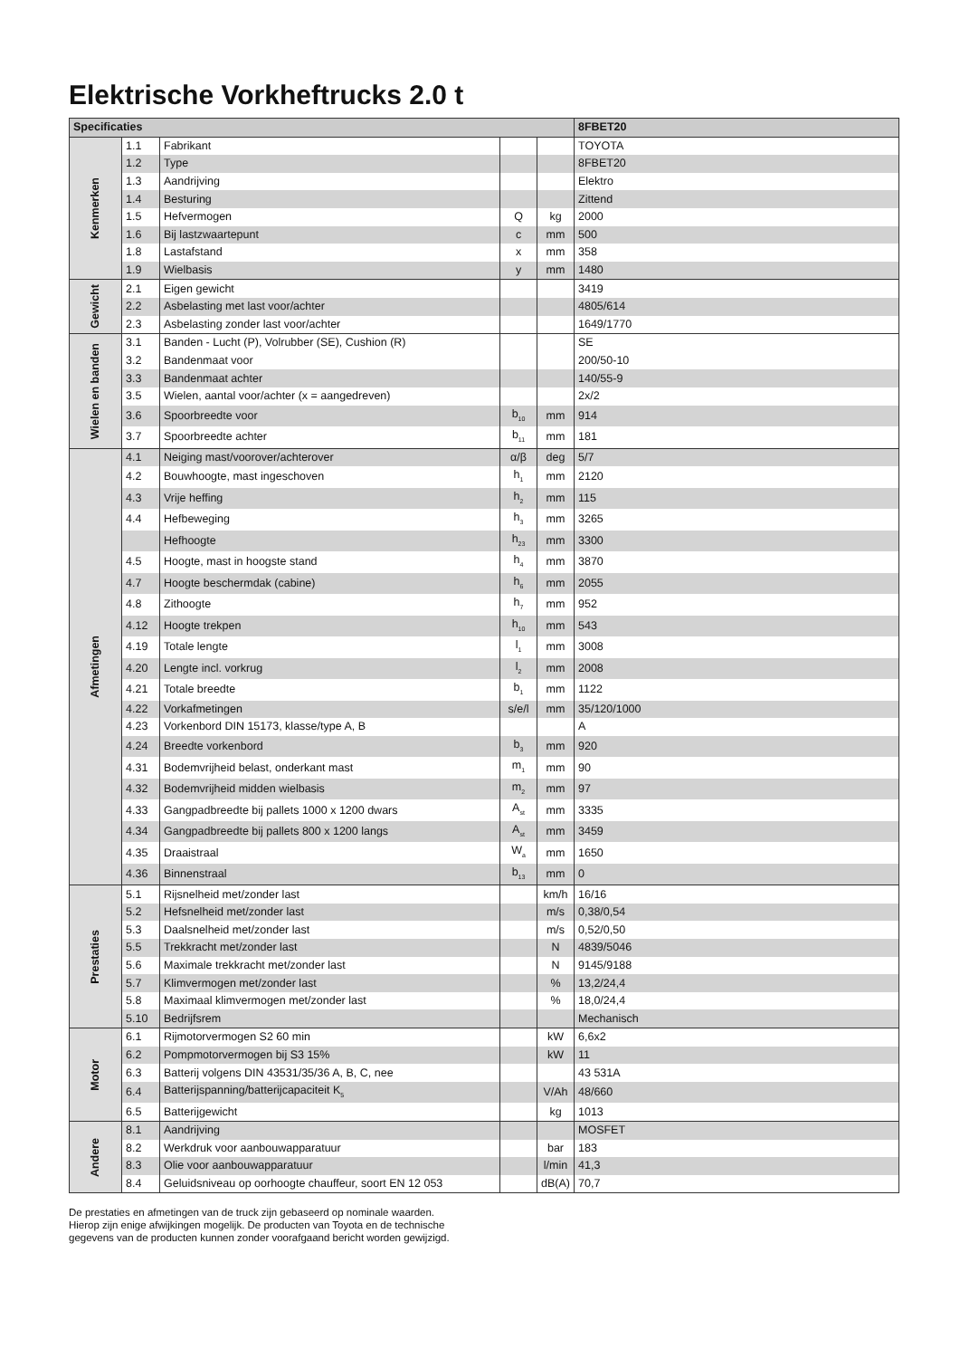Elektrische Vorkheftrucks 2.0 t
| Specificaties | | | | | 8FBET20 |
| --- | --- | --- | --- | --- | --- |
| Kenmerken | 1.1 | Fabrikant | | | TOYOTA |
| | 1.2 | Type | | | 8FBET20 |
| | 1.3 | Aandrijving | | | Elektro |
| | 1.4 | Besturing | | | Zittend |
| | 1.5 | Hefvermogen | Q | kg | 2000 |
| | 1.6 | Bij lastzwaartepunt | c | mm | 500 |
| | 1.8 | Lastafstand | x | mm | 358 |
| | 1.9 | Wielbasis | y | mm | 1480 |
| Gewicht | 2.1 | Eigen gewicht | | | 3419 |
| | 2.2 | Asbelasting met last voor/achter | | | 4805/614 |
| | 2.3 | Asbelasting zonder last voor/achter | | | 1649/1770 |
| Wielen en banden | 3.1 | Banden - Lucht (P), Volrubber (SE), Cushion (R) | | | SE |
| | 3.2 | Bandenmaat voor | | | 200/50-10 |
| | 3.3 | Bandenmaat achter | | | 140/55-9 |
| | 3.5 | Wielen, aantal voor/achter (x = aangedreven) | | | 2x/2 |
| | 3.6 | Spoorbreedte voor | b<sub>10</sub> | mm | 914 |
| | 3.7 | Spoorbreedte achter | b<sub>11</sub> | mm | 181 |
| Afmetingen | 4.1 | Neiging mast/voorover/achterover | α/β | deg | 5/7 |
| | 4.2 | Bouwhoogte, mast ingeschoven | h<sub>1</sub> | mm | 2120 |
| | 4.3 | Vrije heffing | h<sub>2</sub> | mm | 115 |
| | 4.4 | Hefbeweging | h<sub>3</sub> | mm | 3265 |
| | | Hefhoogte | h<sub>23</sub> | mm | 3300 |
| | 4.5 | Hoogte, mast in hoogste stand | h<sub>4</sub> | mm | 3870 |
| | 4.7 | Hoogte beschermdak (cabine) | h<sub>6</sub> | mm | 2055 |
| | 4.8 | Zithoogte | h<sub>7</sub> | mm | 952 |
| | 4.12 | Hoogte trekpen | h<sub>10</sub> | mm | 543 |
| | 4.19 | Totale lengte | l<sub>1</sub> | mm | 3008 |
| | 4.20 | Lengte incl. vorkrug | l<sub>2</sub> | mm | 2008 |
| | 4.21 | Totale breedte | b<sub>1</sub> | mm | 1122 |
| | 4.22 | Vorkafmetingen | s/e/l | mm | 35/120/1000 |
| | 4.23 | Vorkenbord DIN 15173, klasse/type A, B | | | A |
| | 4.24 | Breedte vorkenbord | b<sub>3</sub> | mm | 920 |
| | 4.31 | Bodemvrijheid belast, onderkant mast | m<sub>1</sub> | mm | 90 |
| | 4.32 | Bodemvrijheid midden wielbasis | m<sub>2</sub> | mm | 97 |
| | 4.33 | Gangpadbreedte bij pallets 1000 x 1200 dwars | A<sub>st</sub> | mm | 3335 |
| | 4.34 | Gangpadbreedte bij pallets 800 x 1200 langs | A<sub>st</sub> | mm | 3459 |
| | 4.35 | Draaistraal | W<sub>a</sub> | mm | 1650 |
| | 4.36 | Binnenstraal | b<sub>13</sub> | mm | 0 |
| Prestaties | 5.1 | Rijsnelheid met/zonder last | | km/h | 16/16 |
| | 5.2 | Hefsnelheid met/zonder last | | m/s | 0,38/0,54 |
| | 5.3 | Daalsnelheid met/zonder last | | m/s | 0,52/0,50 |
| | 5.5 | Trekkracht met/zonder last | | N | 4839/5046 |
| | 5.6 | Maximale trekkracht met/zonder last | | N | 9145/9188 |
| | 5.7 | Klimvermogen met/zonder last | | % | 13,2/24,4 |
| | 5.8 | Maximaal klimvermogen met/zonder last | | % | 18,0/24,4 |
| | 5.10 | Bedrijfsrem | | | Mechanisch |
| Motor | 6.1 | Rijmotorvermogen S2 60 min | | kW | 6,6x2 |
| | 6.2 | Pompmotorvermogen bij S3 15% | | kW | 11 |
| | 6.3 | Batterij volgens DIN 43531/35/36 A, B, C, nee | | | 43 531A |
| | 6.4 | Batterijspanning/batterijcapaciteit K<sub>5</sub> | | V/Ah | 48/660 |
| | 6.5 | Batterijgewicht | | kg | 1013 |
| Andere | 8.1 | Aandrijving | | | MOSFET |
| | 8.2 | Werkdruk voor aanbouwapparatuur | | bar | 183 |
| | 8.3 | Olie voor aanbouwapparatuur | | l/min | 41,3 |
| | 8.4 | Geluidsniveau op oorhoogte chauffeur, soort EN 12 053 | | dB(A) | 70,7 |
De prestaties en afmetingen van de truck zijn gebaseerd op nominale waarden.
Hierop zijn enige afwijkingen mogelijk. De producten van Toyota en de technische
gegevens van de producten kunnen zonder voorafgaand bericht worden gewijzigd.